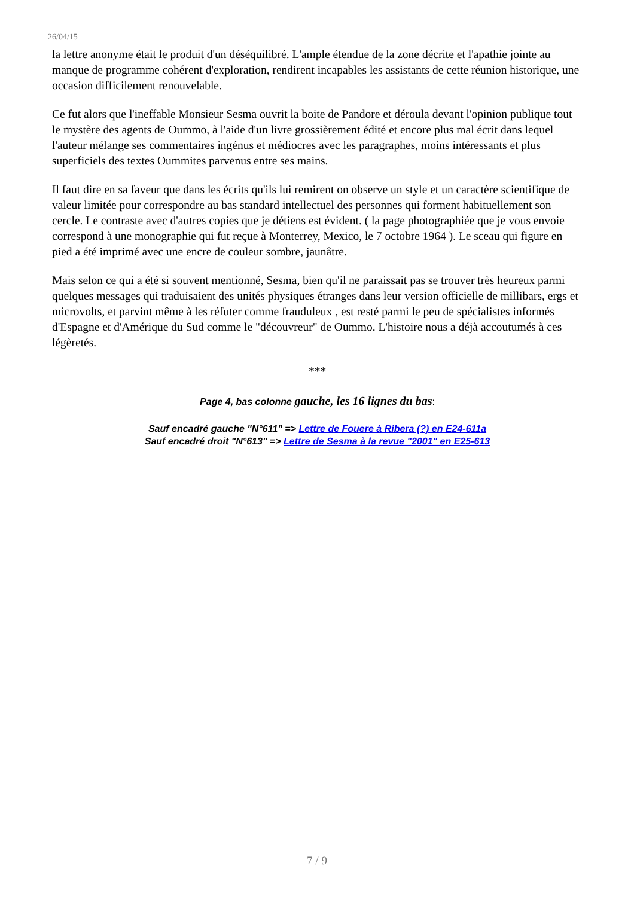26/04/15
la lettre anonyme était le produit d'un déséquilibré. L'ample étendue de la zone décrite et l'apathie jointe au manque de programme cohérent d'exploration, rendirent incapables les assistants de cette réunion historique, une occasion difficilement renouvelable.
Ce fut alors que l'ineffable Monsieur Sesma ouvrit la boite de Pandore et déroula devant l'opinion publique tout le mystère des agents de Oummo, à l'aide d'un livre grossièrement édité et encore plus mal écrit dans lequel l'auteur mélange ses commentaires ingénus et médiocres avec les paragraphes, moins intéressants et plus superficiels des textes Oummites parvenus entre ses mains.
Il faut dire en sa faveur que dans les écrits qu'ils lui remirent on observe un style et un caractère scientifique de valeur limitée pour correspondre au bas standard intellectuel des personnes qui forment habituellement son cercle. Le contraste avec d'autres copies que je détiens est évident. ( la page photographiée que je vous envoie correspond à une monographie qui fut reçue à Monterrey, Mexico, le 7 octobre 1964 ). Le sceau qui figure en pied a été imprimé avec une encre de couleur sombre, jaunâtre.
Mais selon ce qui a été si souvent mentionné, Sesma, bien qu'il ne paraissait pas se trouver très heureux parmi quelques messages qui traduisaient des unités physiques étranges dans leur version officielle de millibars, ergs et microvolts, et parvint même à les réfuter comme frauduleux , est resté parmi le peu de spécialistes informés d'Espagne et d'Amérique du Sud comme le "découvreur" de Oummo. L'histoire nous a déjà accoutumés à ces légèretés.
***
Page 4, bas colonne gauche, les 16 lignes du bas:
Sauf encadré gauche "N°611" => Lettre de Fouere à Ribera (?) en E24-611a
Sauf encadré droit "N°613" => Lettre de Sesma à la revue "2001" en E25-613
7 / 9